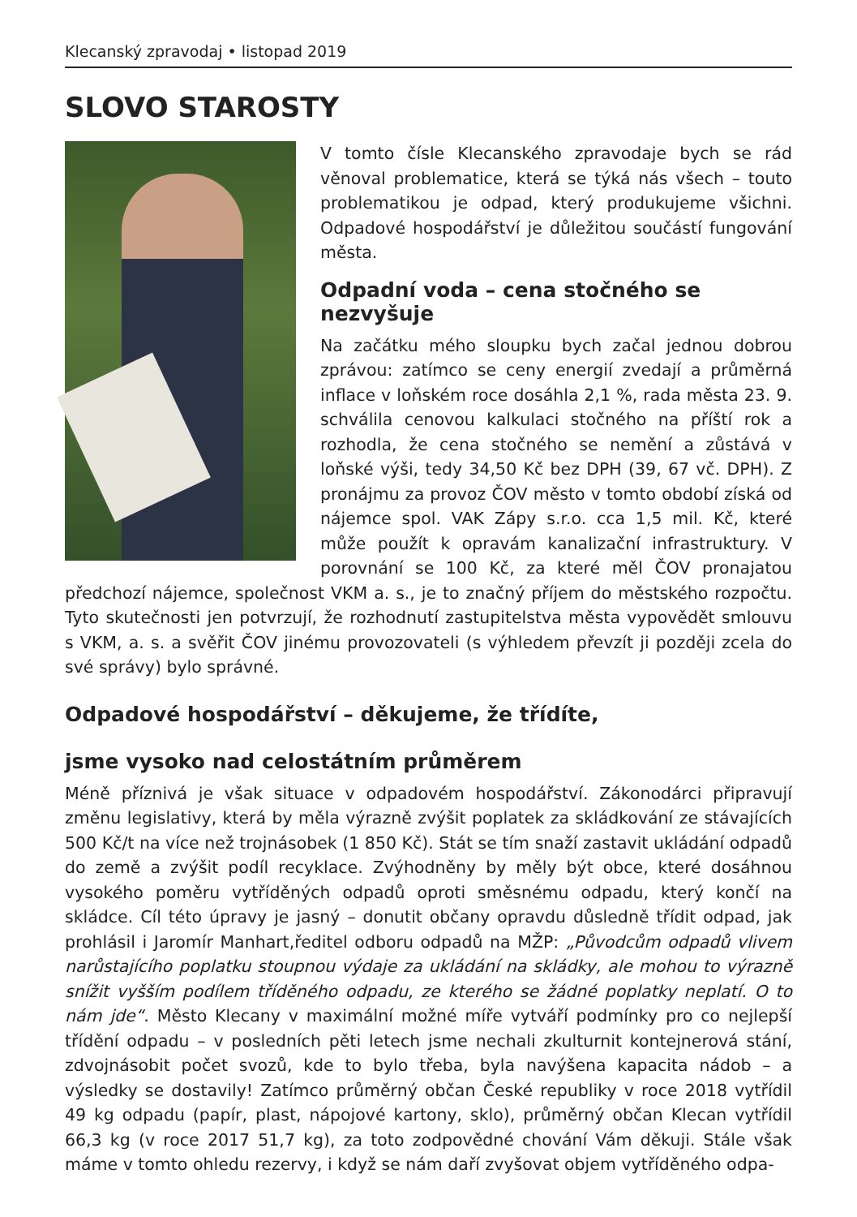Klecanský zpravodaj • listopad 2019
SLOVO STAROSTY
V tomto čísle Klecanského zpravodaje bych se rád věnoval problematice, která se týká nás všech – touto problematikou je odpad, který produkujeme všichni. Odpadové hospodářství je důležitou součástí fungování města.
Odpadní voda – cena stočného se nezvyšuje
Na začátku mého sloupku bych začal jednou dobrou zprávou: zatímco se ceny energií zvedají a průměrná inflace v loňském roce dosáhla 2,1 %, rada města 23. 9. schválila cenovou kalkulaci stočného na příští rok a rozhodla, že cena stočného se nemění a zůstává v loňské výši, tedy 34,50 Kč bez DPH (39, 67 vč. DPH). Z pronájmu za provoz ČOV město v tomto období získá od nájemce spol. VAK Zápy s.r.o. cca 1,5 mil. Kč, které může použít k opravám kanalizační infrastruktury. V porovnání se 100 Kč, za které měl ČOV pronajatou předchozí nájemce, společnost VKM a. s., je to značný příjem do městského rozpočtu. Tyto skutečnosti jen potvrzují, že rozhodnutí zastupitelstva města vypovědět smlouvu s VKM, a. s. a svěřit ČOV jinému provozovateli (s výhledem převzít ji později zcela do své správy) bylo správné.
Odpadové hospodářství – děkujeme, že třídíte,
jsme vysoko nad celostátním průměrem
Méně příznivá je však situace v odpadovém hospodářství. Zákonodárci připravují změnu legislativy, která by měla výrazně zvýšit poplatek za skládkování ze stávajících 500 Kč/t na více než trojnásobek (1 850 Kč). Stát se tím snaží zastavit ukládání odpadů do země a zvýšit podíl recyklace. Zvýhodněny by měly být obce, které dosáhnou vysokého poměru vytříděných odpadů oproti směsnému odpadu, který končí na skládce. Cíl této úpravy je jasný – donutit občany opravdu důsledně třídit odpad, jak prohlásil i Jaromír Manhart,ředitel odboru odpadů na MŽP: „Původcům odpadů vlivem narůstajícího poplatku stoupnou výdaje za ukládání na skládky, ale mohou to výrazně snížit vyšším podílem tříděného odpadu, ze kterého se žádné poplatky neplatí. O to nám jde“. Město Klecany v maximální možné míře vytváří podmínky pro co nejlepší třídění odpadu – v posledních pěti letech jsme nechali zkulturnit kontejnerová stání, zdvojnásobit počet svozů, kde to bylo třeba, byla navýšena kapacita nádob – a výsledky se dostavily! Zatímco průměrný občan České republiky v roce 2018 vytřídil 49 kg odpadu (papír, plast, nápojové kartony, sklo), průměrný občan Klecan vytřídil 66,3 kg (v roce 2017 51,7 kg), za toto zodpovědné chování Vám děkuji. Stále však máme v tomto ohledu rezervy, i když se nám daří zvyšovat objem vytříděného odpa-